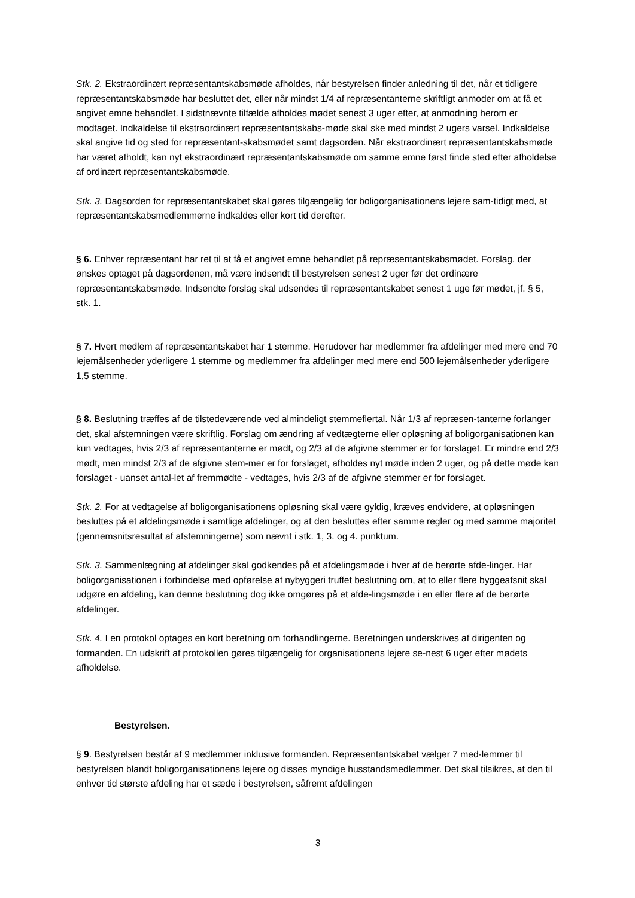Stk. 2. Ekstraordinært repræsentantskabsmøde afholdes, når bestyrelsen finder anledning til det, når et tidligere repræsentantskabsmøde har besluttet det, eller når mindst 1/4 af repræsentanterne skriftligt anmoder om at få et angivet emne behandlet. I sidstnævnte tilfælde afholdes mødet senest 3 uger efter, at anmodning herom er modtaget. Indkaldelse til ekstraordinært repræsentantskabs-møde skal ske med mindst 2 ugers varsel. Indkaldelse skal angive tid og sted for repræsentant-skabsmødet samt dagsorden. Når ekstraordinært repræsentantskabsmøde har været afholdt, kan nyt ekstraordinært repræsentantskabsmøde om samme emne først finde sted efter afholdelse af ordinært repræsentantskabsmøde.
Stk. 3. Dagsorden for repræsentantskabet skal gøres tilgængelig for boligorganisationens lejere sam-tidigt med, at repræsentantskabsmedlemmerne indkaldes eller kort tid derefter.
§ 6. Enhver repræsentant har ret til at få et angivet emne behandlet på repræsentantskabsmødet. Forslag, der ønskes optaget på dagsordenen, må være indsendt til bestyrelsen senest 2 uger før det ordinære repræsentantskabsmøde. Indsendte forslag skal udsendes til repræsentantskabet senest 1 uge før mødet, jf. § 5, stk. 1.
§ 7. Hvert medlem af repræsentantskabet har 1 stemme. Herudover har medlemmer fra afdelinger med mere end 70 lejemålsenheder yderligere 1 stemme og medlemmer fra afdelinger med mere end 500 lejemålsenheder yderligere 1,5 stemme.
§ 8. Beslutning træffes af de tilstedeværende ved almindeligt stemmeflertal. Når 1/3 af repræsen-tanterne forlanger det, skal afstemningen være skriftlig. Forslag om ændring af vedtægterne eller opløsning af boligorganisationen kan kun vedtages, hvis 2/3 af repræsentanterne er mødt, og 2/3 af de afgivne stemmer er for forslaget. Er mindre end 2/3 mødt, men mindst 2/3 af de afgivne stem-mer er for forslaget, afholdes nyt møde inden 2 uger, og på dette møde kan forslaget - uanset antal-let af fremmødte - vedtages, hvis 2/3 af de afgivne stemmer er for forslaget.
Stk. 2. For at vedtagelse af boligorganisationens opløsning skal være gyldig, kræves endvidere, at opløsningen besluttes på et afdelingsmøde i samtlige afdelinger, og at den besluttes efter samme regler og med samme majoritet (gennemsnitsresultat af afstemningerne) som nævnt i stk. 1, 3. og 4. punktum.
Stk. 3. Sammenlægning af afdelinger skal godkendes på et afdelingsmøde i hver af de berørte afde-linger. Har boligorganisationen i forbindelse med opførelse af nybyggeri truffet beslutning om, at to eller flere byggeafsnit skal udgøre en afdeling, kan denne beslutning dog ikke omgøres på et afde-lingsmøde i en eller flere af de berørte afdelinger.
Stk. 4. I en protokol optages en kort beretning om forhandlingerne. Beretningen underskrives af dirigenten og formanden. En udskrift af protokollen gøres tilgængelig for organisationens lejere se-nest 6 uger efter mødets afholdelse.
Bestyrelsen.
§ 9. Bestyrelsen består af 9 medlemmer inklusive formanden. Repræsentantskabet vælger 7 med-lemmer til bestyrelsen blandt boligorganisationens lejere og disses myndige husstandsmedlemmer. Det skal tilsikres, at den til enhver tid største afdeling har et sæde i bestyrelsen, såfremt afdelingen
3